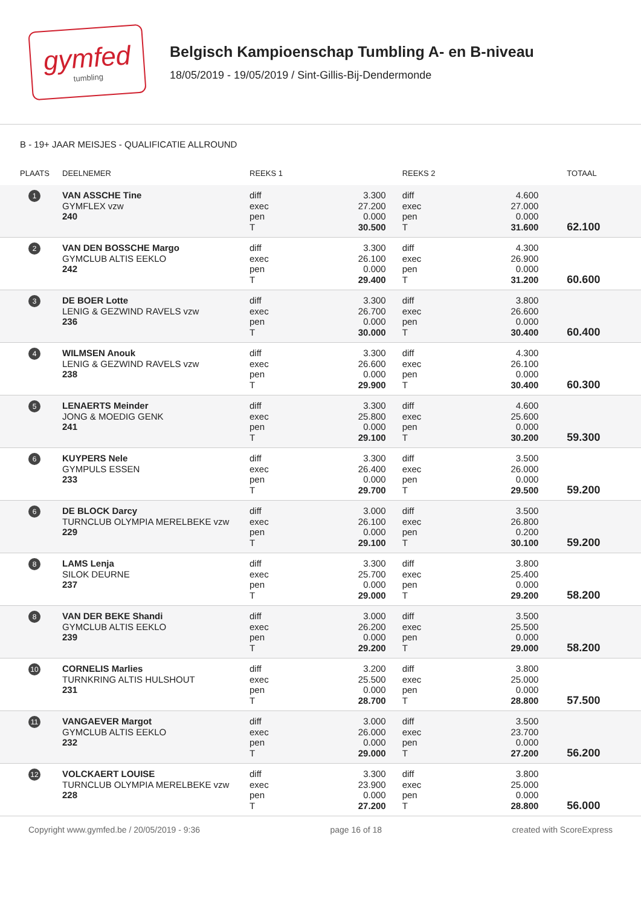gymfed
tumbling
Belgisch Kampioenschap Tumbling A- en B-niveau
18/05/2019 - 19/05/2019 / Sint-Gillis-Bij-Dendermonde
B - 19+ JAAR MEISJES - QUALIFICATIE ALLROUND
| PLAATS | DEELNEMER | REEKS 1 | | REEKS 2 | | TOTAAL |
| --- | --- | --- | --- | --- | --- | --- |
| 1 | VAN ASSCHE Tine GYMFLEX vzw 240 | diff exec pen T | 3.300 27.200 0.000 30.500 | diff exec pen T | 4.600 27.000 0.000 31.600 | 62.100 |
| 2 | VAN DEN BOSSCHE Margo GYMCLUB ALTIS EEKLO 242 | diff exec pen T | 3.300 26.100 0.000 29.400 | diff exec pen T | 4.300 26.900 0.000 31.200 | 60.600 |
| 3 | DE BOER Lotte LENIG & GEZWIND RAVELS vzw 236 | diff exec pen T | 3.300 26.700 0.000 30.000 | diff exec pen T | 3.800 26.600 0.000 30.400 | 60.400 |
| 4 | WILMSEN Anouk LENIG & GEZWIND RAVELS vzw 238 | diff exec pen T | 3.300 26.600 0.000 29.900 | diff exec pen T | 4.300 26.100 0.000 30.400 | 60.300 |
| 5 | LENAERTS Meinder JONG & MOEDIG GENK 241 | diff exec pen T | 3.300 25.800 0.000 29.100 | diff exec pen T | 4.600 25.600 0.000 30.200 | 59.300 |
| 6 | KUYPERS Nele GYMPULS ESSEN 233 | diff exec pen T | 3.300 26.400 0.000 29.700 | diff exec pen T | 3.500 26.000 0.000 29.500 | 59.200 |
| 6 | DE BLOCK Darcy TURNCLUB OLYMPIA MERELBEKE vzw 229 | diff exec pen T | 3.000 26.100 0.000 29.100 | diff exec pen T | 3.500 26.800 0.200 30.100 | 59.200 |
| 8 | LAMS Lenja SILOK DEURNE 237 | diff exec pen T | 3.300 25.700 0.000 29.000 | diff exec pen T | 3.800 25.400 0.000 29.200 | 58.200 |
| 8 | VAN DER BEKE Shandi GYMCLUB ALTIS EEKLO 239 | diff exec pen T | 3.000 26.200 0.000 29.200 | diff exec pen T | 3.500 25.500 0.000 29.000 | 58.200 |
| 10 | CORNELIS Marlies TURNKRING ALTIS HULSHOUT 231 | diff exec pen T | 3.200 25.500 0.000 28.700 | diff exec pen T | 3.800 25.000 0.000 28.800 | 57.500 |
| 11 | VANGAEVER Margot GYMCLUB ALTIS EEKLO 232 | diff exec pen T | 3.000 26.000 0.000 29.000 | diff exec pen T | 3.500 23.700 0.000 27.200 | 56.200 |
| 12 | VOLCKAERT LOUISE TURNCLUB OLYMPIA MERELBEKE vzw 228 | diff exec pen T | 3.300 23.900 0.000 27.200 | diff exec pen T | 3.800 25.000 0.000 28.800 | 56.000 |
Copyright www.gymfed.be / 20/05/2019 - 9:36 page 16 of 18 created with ScoreExpress